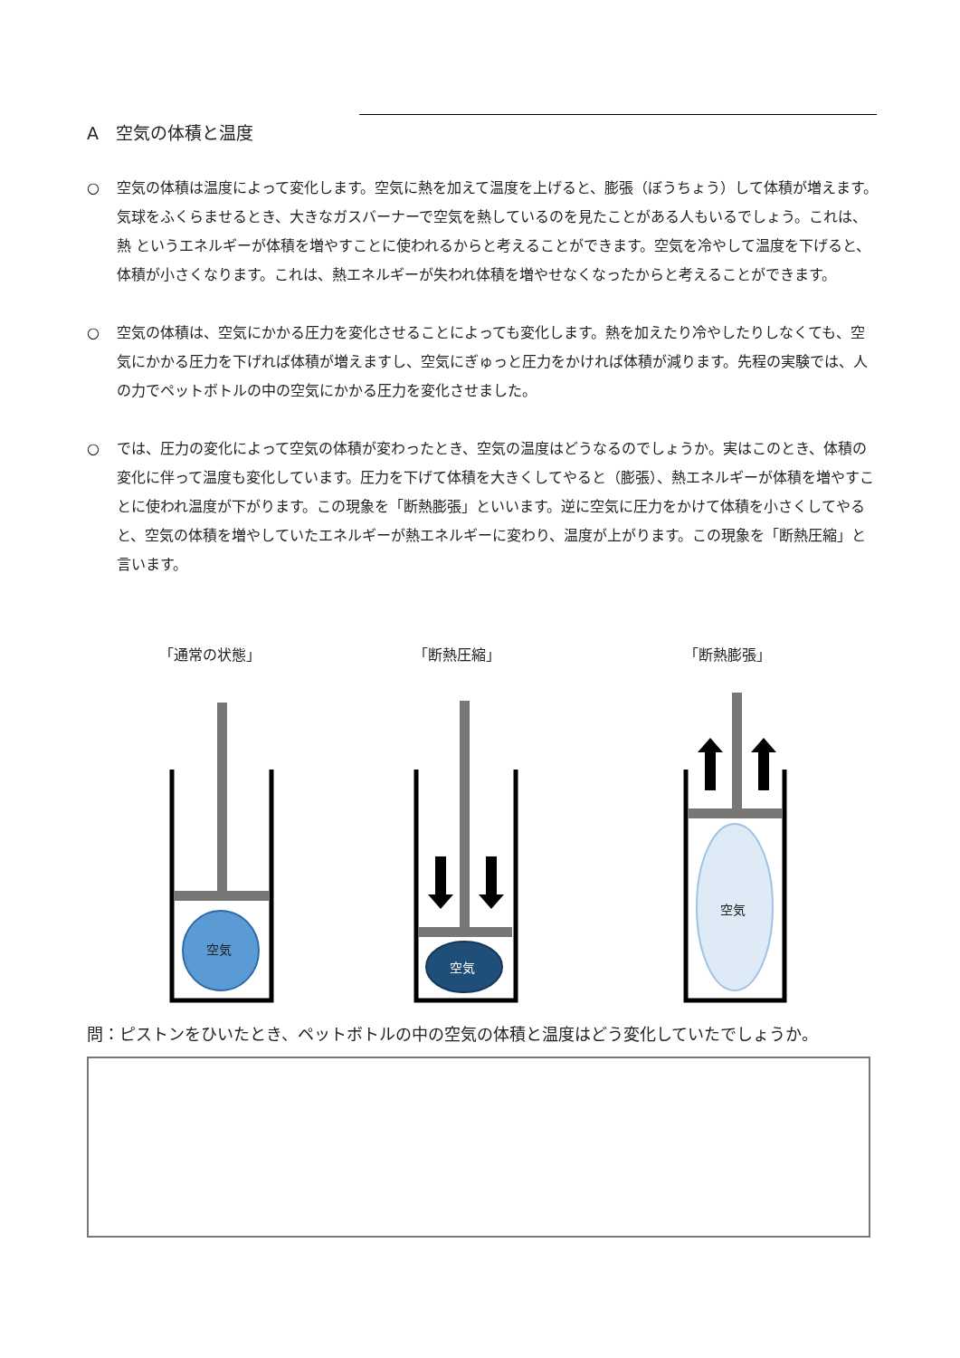A　空気の体積と温度
○ 空気の体積は温度によって変化します。空気に熱を加えて温度を上げると、膨張（ぼうちょう）して体積が増えます。気球をふくらませるとき、大きなガスバーナーで空気を熱しているのを見たことがある人もいるでしょう。これは、熱 というエネルギーが体積を増やすことに使われるからと考えることができます。空気を冷やして温度を下げると、体積が小さくなります。これは、熱エネルギーが失われ体積を増やせなくなったからと考えることができます。
○ 空気の体積は、空気にかかる圧力を変化させることによっても変化します。熱を加えたり冷やしたりしなくても、空気にかかる圧力を下げれば体積が増えますし、空気にぎゅっと圧力をかければ体積が減ります。先程の実験では、人の力でペットボトルの中の空気にかかる圧力を変化させました。
○ では、圧力の変化によって空気の体積が変わったとき、空気の温度はどうなるのでしょうか。実はこのとき、体積の変化に伴って温度も変化しています。圧力を下げて体積を大きくしてやると（膨張）、熱エネルギーが体積を増やすことに使われ温度が下がります。この現象を「断熱膨張」といいます。逆に空気に圧力をかけて体積を小さくしてやると、空気の体積を増やしていたエネルギーが熱エネルギーに変わり、温度が上がります。この現象を「断熱圧縮」と言います。
「通常の状態」 「断熱圧縮」 「断熱膨張」
空気
空気
空気
問：ピストンをひいたとき、ペットボトルの中の空気の体積と温度はどう変化していたでしょうか。